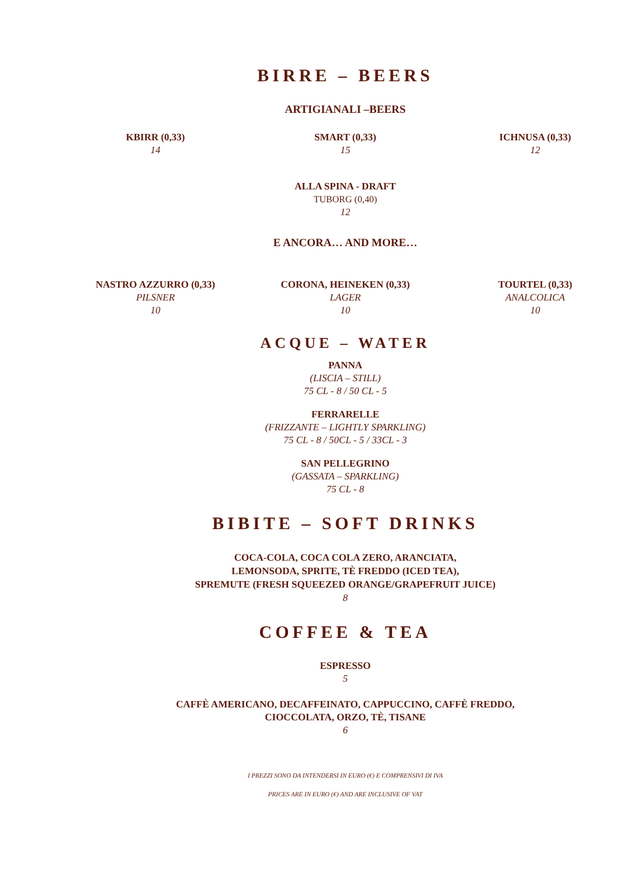BIRRE – BEERS
ARTIGIANALI –BEERS
KBIRR (0,33)
14
SMART (0,33)
15
ICHNUSA (0,33)
12
ALLA SPINA - DRAFT
TUBORG (0,40)
12
E ANCORA… AND MORE…
NASTRO AZZURRO (0,33)
PILSNER
10
CORONA, HEINEKEN (0,33)
LAGER
10
TOURTEL (0,33)
ANALCOLICA
10
ACQUE – WATER
PANNA
(LISCIA – STILL)
75 CL - 8 / 50 CL - 5
FERRARELLE
(FRIZZANTE – LIGHTLY SPARKLING)
75 CL - 8 / 50CL - 5 / 33CL - 3
SAN PELLEGRINO
(GASSATA – SPARKLING)
75 CL - 8
BIBITE – SOFT DRINKS
COCA-COLA, COCA COLA ZERO, ARANCIATA,
LEMONSODA, SPRITE, TÈ FREDDO (ICED TEA),
SPREMUTE (FRESH SQUEEZED ORANGE/GRAPEFRUIT JUICE)
8
COFFEE & TEA
ESPRESSO
5
CAFFÈ AMERICANO, DECAFFEINATO, CAPPUCCINO, CAFFÈ FREDDO,
CIOCCOLATA, ORZO, TÈ, TISANE
6
I PREZZI SONO DA INTENDERSI IN EURO (€) E COMPRENSIVI DI IVA
PRICES ARE IN EURO (€) AND ARE INCLUSIVE OF VAT